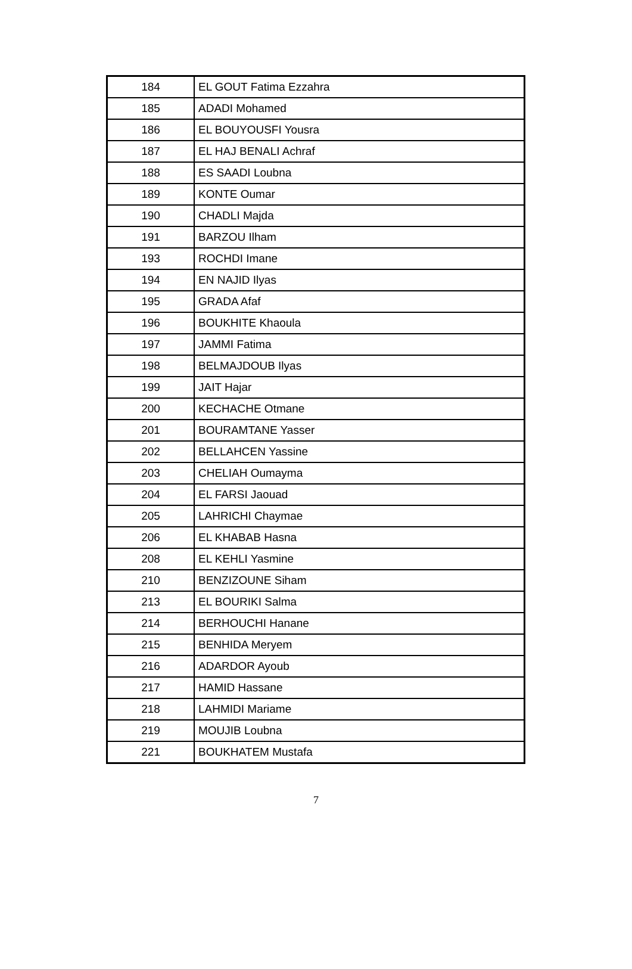| 184 | EL GOUT Fatima Ezzahra |
| 185 | ADADI Mohamed |
| 186 | EL BOUYOUSFI Yousra |
| 187 | EL HAJ BENALI Achraf |
| 188 | ES SAADI Loubna |
| 189 | KONTE Oumar |
| 190 | CHADLI Majda |
| 191 | BARZOU Ilham |
| 193 | ROCHDI Imane |
| 194 | EN NAJID Ilyas |
| 195 | GRADA Afaf |
| 196 | BOUKHITE Khaoula |
| 197 | JAMMI Fatima |
| 198 | BELMAJDOUB Ilyas |
| 199 | JAIT Hajar |
| 200 | KECHACHE Otmane |
| 201 | BOURAMTANE Yasser |
| 202 | BELLAHCEN Yassine |
| 203 | CHELIAH Oumayma |
| 204 | EL FARSI Jaouad |
| 205 | LAHRICHI Chaymae |
| 206 | EL KHABAB Hasna |
| 208 | EL KEHLI Yasmine |
| 210 | BENZIZOUNE Siham |
| 213 | EL BOURIKI Salma |
| 214 | BERHOUCHI Hanane |
| 215 | BENHIDA Meryem |
| 216 | ADARDOR Ayoub |
| 217 | HAMID Hassane |
| 218 | LAHMIDI Mariame |
| 219 | MOUJIB Loubna |
| 221 | BOUKHATEM Mustafa |
7